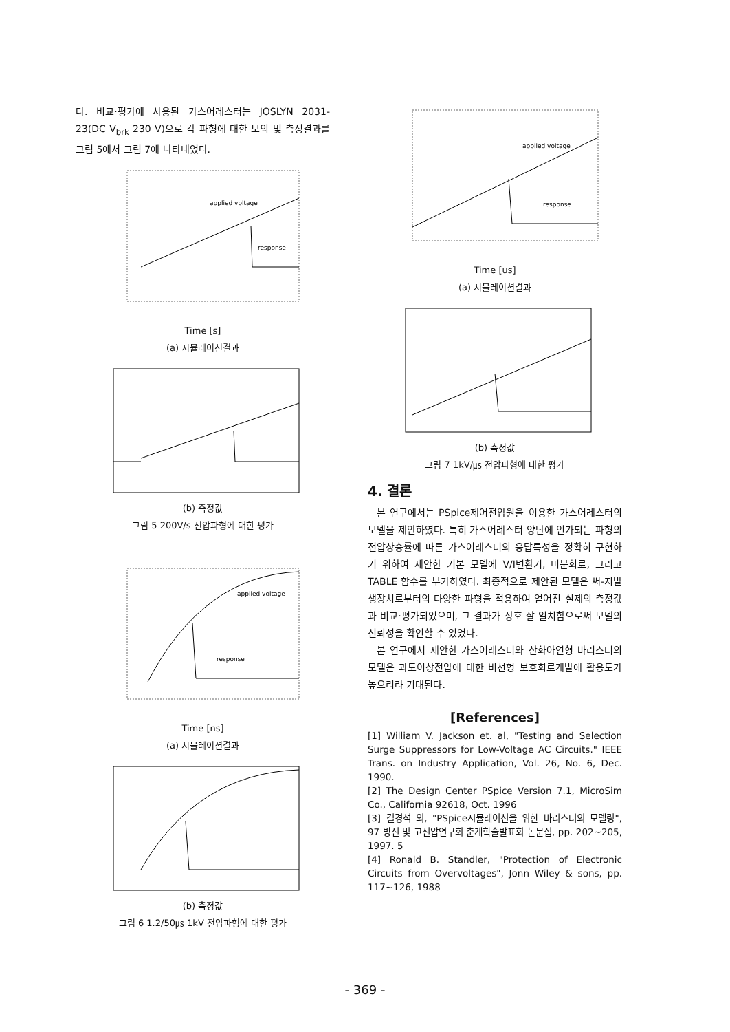다. 비교·평가에 사용된 가스어레스터는 JOSLYN 2031-23(DC V<sub>brk</sub> 230 V)으로 각 파형에 대한 모의 및 측정결과를 그림 5에서 그림 7에 나타내었다.
applied voltage
response
Time [s]
(a) 시뮬레이션결과
(b) 측정값
그림 5 200V/s 전압파형에 대한 평가
applied voltage
response
Time [ns]
(a) 시뮬레이션결과
(b) 측정값
그림 6 1.2/50㎲ 1kV 전압파형에 대한 평가
applied voltage
response
Time [us]
(a) 시뮬레이션결과
(b) 측정값
그림 7 1kV/㎲ 전압파형에 대한 평가
4. 결론
본 연구에서는 PSpice제어전압원을 이용한 가스어레스터의 모델을 제안하였다. 특히 가스어레스터 양단에 인가되는 파형의 전압상승률에 따른 가스어레스터의 응답특성을 정확히 구현하기 위하여 제안한 기본 모델에 V/I변환기, 미분회로, 그리고 TABLE 함수를 부가하였다. 최종적으로 제안된 모델은 써-지발생장치로부터의 다양한 파형을 적용하여 얻어진 실제의 측정값과 비교·평가되었으며, 그 결과가 상호 잘 일치함으로써 모델의 신뢰성을 확인할 수 있었다.
본 연구에서 제안한 가스어레스터와 산화아연형 바리스터의 모델은 과도이상전압에 대한 비선형 보호회로개발에 활용도가 높으리라 기대된다.
[References]
[1] William V. Jackson et. al, "Testing and Selection Surge Suppressors for Low-Voltage AC Circuits." IEEE Trans. on Industry Application, Vol. 26, No. 6, Dec. 1990.
[2] The Design Center PSpice Version 7.1, MicroSim Co., California 92618, Oct. 1996
[3] 길경석 외, "PSpice시뮬레이션을 위한 바리스터의 모델링", 97 방전 및 고전압연구회 춘계학술발표회 논문집, pp. 202~205, 1997. 5
[4] Ronald B. Standler, "Protection of Electronic Circuits from Overvoltages", Jonn Wiley & sons, pp. 117~126, 1988
- 369 -